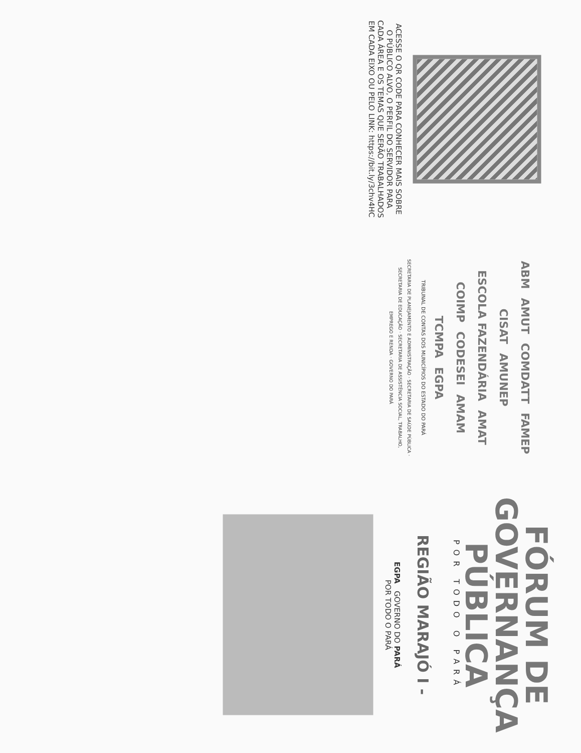ACESSE O QR CODE PARA CONHECER MAIS SOBRE O PÚBLICO ALVO, O PERFIL DO SERVIDOR PARA CADA ÁREA E OS TEMAS QUE SERÃO TRABALHADOS EM CADA EIXO OU PELO LINK: https://bit.ly/3chv4HC
ABM AMUT COMDATT FAMEP CISAT AMUNEP ESCOLA FAZENDÁRIA AMAT COIMP CODESEI AMAM TCMPA EGPA
TRIBUNAL DE CONTAS DOS MUNICÍPIOS DO ESTADO DO PARÁ
SECRETARIA DE PLANEJAMENTO E ADMINISTRAÇÃO · SECRETARIA DE SAÚDE PÚBLICA · SECRETARIA DE EDUCAÇÃO · SECRETARIA DE ASSISTÊNCIA SOCIAL, TRABALHO, EMPREGO E RENDA · GOVERNO DO PARÁ
FÓRUM DE
GOVERNANÇA
PÚBLICA
POR TODO O PARÁ
REGIÃO MARAJÓ I -
EGPA GOVERNO DO PARÁ
POR TODO O PARÁ